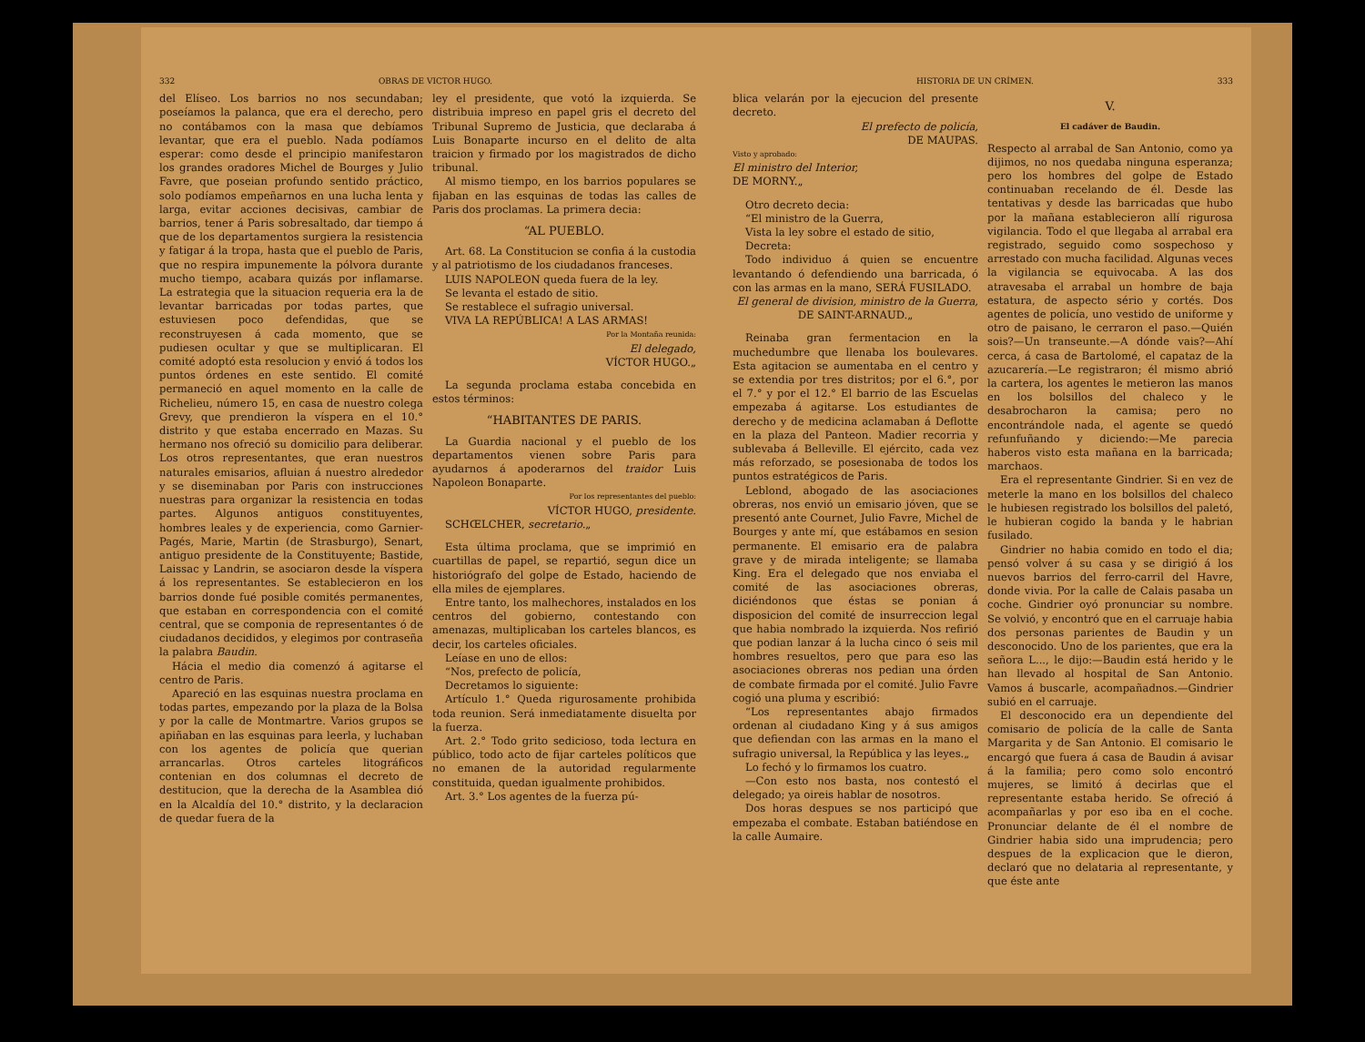332 OBRAS DE VICTOR HUGO.
del Elíseo. Los barrios no nos secundaban; poseíamos la palanca, que era el derecho, pero no contábamos con la masa que debíamos levantar, que era el pueblo. Nada podíamos esperar: como desde el principio manifestaron los grandes oradores Michel de Bourges y Julio Favre, que poseian profundo sentido práctico, solo podíamos empeñarnos en una lucha lenta y larga, evitar acciones decisivas, cambiar de barrios, tener á Paris sobresaltado, dar tiempo á que de los departamentos surgiera la resistencia y fatigar á la tropa, hasta que el pueblo de Paris, que no respira impunemente la pólvora durante mucho tiempo, acabara quizás por inflamarse. La estrategia que la situacion requeria era la de levantar barricadas por todas partes, que estuviesen poco defendidas, que se reconstruyesen á cada momento, que se pudiesen ocultar y que se multiplicaran. El comité adoptó esta resolucion y envió á todos los puntos órdenes en este sentido. El comité permaneció en aquel momento en la calle de Richelieu, número 15, en casa de nuestro colega Grevy, que prendieron la víspera en el 10.° distrito y que estaba encerrado en Mazas. Su hermano nos ofreció su domicilio para deliberar. Los otros representantes, que eran nuestros naturales emisarios, afluian á nuestro alrededor y se diseminaban por Paris con instrucciones nuestras para organizar la resistencia en todas partes. Algunos antiguos constituyentes, hombres leales y de experiencia, como Garnier-Pagés, Marie, Martin (de Strasburgo), Senart, antiguo presidente de la Constituyente; Bastide, Laissac y Landrin, se asociaron desde la víspera á los representantes. Se establecieron en los barrios donde fué posible comités permanentes, que estaban en correspondencia con el comité central, que se componia de representantes ó de ciudadanos decididos, y elegimos por contraseña la palabra Baudin.
Hácia el medio dia comenzó á agitarse el centro de Paris.
Apareció en las esquinas nuestra proclama en todas partes, empezando por la plaza de la Bolsa y por la calle de Montmartre. Varios grupos se apiñaban en las esquinas para leerla, y luchaban con los agentes de policía que querian arrancarlas. Otros carteles litográficos contenian en dos columnas el decreto de destitucion, que la derecha de la Asamblea dió en la Alcaldía del 10.° distrito, y la declaracion de quedar fuera de la
ley el presidente, que votó la izquierda. Se distribuia impreso en papel gris el decreto del Tribunal Supremo de Justicia, que declaraba á Luis Bonaparte incurso en el delito de alta traicion y firmado por los magistrados de dicho tribunal.
Al mismo tiempo, en los barrios populares se fijaban en las esquinas de todas las calles de Paris dos proclamas. La primera decia:
“AL PUEBLO.
Art. 68. La Constitucion se confia á la custodia y al patriotismo de los ciudadanos franceses.
LUIS NAPOLEON queda fuera de la ley.
Se levanta el estado de sitio.
Se restablece el sufragio universal.
VIVA LA REPÚBLICA! A LAS ARMAS!
Por la Montaña reunida:
El delegado,
VÍCTOR HUGO.„
La segunda proclama estaba concebida en estos términos:
“HABITANTES DE PARIS.
La Guardia nacional y el pueblo de los departamentos vienen sobre Paris para ayudarnos á apoderarnos del traidor Luis Napoleon Bonaparte.
Por los representantes del pueblo:
VÍCTOR HUGO, presidente.
SCHŒLCHER, secretario.„
Esta última proclama, que se imprimió en cuartillas de papel, se repartió, segun dice un historiógrafo del golpe de Estado, haciendo de ella miles de ejemplares.
Entre tanto, los malhechores, instalados en los centros del gobierno, contestando con amenazas, multiplicaban los carteles blancos, es decir, los carteles oficiales.
Leíase en uno de ellos:
“Nos, prefecto de policía,
Decretamos lo siguiente:
Artículo 1.° Queda rigurosamente prohibida toda reunion. Será inmediatamente disuelta por la fuerza.
Art. 2.° Todo grito sedicioso, toda lectura en público, todo acto de fijar carteles políticos que no emanen de la autoridad regularmente constituida, quedan igualmente prohibidos.
Art. 3.° Los agentes de la fuerza pú-
HISTORIA DE UN CRÍMEN. 333
blica velarán por la ejecucion del presente decreto.
El prefecto de policía,
DE MAUPAS.
Visto y aprobado:
El ministro del Interior,
DE MORNY.„
Otro decreto decia:
“El ministro de la Guerra,
Vista la ley sobre el estado de sitio,
Decreta:
Todo individuo á quien se encuentre levantando ó defendiendo una barricada, ó con las armas en la mano, SERÁ FUSILADO.
El general de division, ministro de la Guerra,
DE SAINT-ARNAUD.„
Reinaba gran fermentacion en la muchedumbre que llenaba los boulevares. Esta agitacion se aumentaba en el centro y se extendia por tres distritos; por el 6.°, por el 7.° y por el 12.° El barrio de las Escuelas empezaba á agitarse. Los estudiantes de derecho y de medicina aclamaban á Deflotte en la plaza del Panteon. Madier recorria y sublevaba á Belleville. El ejército, cada vez más reforzado, se posesionaba de todos los puntos estratégicos de Paris.
Leblond, abogado de las asociaciones obreras, nos envió un emisario jóven, que se presentó ante Cournet, Julio Favre, Michel de Bourges y ante mí, que estábamos en sesion permanente. El emisario era de palabra grave y de mirada inteligente; se llamaba King. Era el delegado que nos enviaba el comité de las asociaciones obreras, diciéndonos que éstas se ponian á disposicion del comité de insurreccion legal que habia nombrado la izquierda. Nos refirió que podian lanzar á la lucha cinco ó seis mil hombres resueltos, pero que para eso las asociaciones obreras nos pedian una órden de combate firmada por el comité. Julio Favre cogió una pluma y escribió:
“Los representantes abajo firmados ordenan al ciudadano King y á sus amigos que defiendan con las armas en la mano el sufragio universal, la República y las leyes.„
Lo fechó y lo firmamos los cuatro.
—Con esto nos basta, nos contestó el delegado; ya oireis hablar de nosotros.
Dos horas despues se nos participó que empezaba el combate. Estaban batiéndose en la calle Aumaire.
V.
El cadáver de Baudin.
Respecto al arrabal de San Antonio, como ya dijimos, no nos quedaba ninguna esperanza; pero los hombres del golpe de Estado continuaban recelando de él. Desde las tentativas y desde las barricadas que hubo por la mañana establecieron allí rigurosa vigilancia. Todo el que llegaba al arrabal era registrado, seguido como sospechoso y arrestado con mucha facilidad. Algunas veces la vigilancia se equivocaba. A las dos atravesaba el arrabal un hombre de baja estatura, de aspecto sério y cortés. Dos agentes de policía, uno vestido de uniforme y otro de paisano, le cerraron el paso.—Quién sois?—Un transeunte.—A dónde vais?—Ahí cerca, á casa de Bartolomé, el capataz de la azucarería.—Le registraron; él mismo abrió la cartera, los agentes le metieron las manos en los bolsillos del chaleco y le desabrocharon la camisa; pero no encontrándole nada, el agente se quedó refunfuñando y diciendo:—Me parecia haberos visto esta mañana en la barricada; marchaos.
Era el representante Gindrier. Si en vez de meterle la mano en los bolsillos del chaleco le hubiesen registrado los bolsillos del paletó, le hubieran cogido la banda y le habrian fusilado.
Gindrier no habia comido en todo el dia; pensó volver á su casa y se dirigió á los nuevos barrios del ferro-carril del Havre, donde vivia. Por la calle de Calais pasaba un coche. Gindrier oyó pronunciar su nombre. Se volvió, y encontró que en el carruaje habia dos personas parientes de Baudin y un desconocido. Uno de los parientes, que era la señora L..., le dijo:—Baudin está herido y le han llevado al hospital de San Antonio. Vamos á buscarle, acompañadnos.—Gindrier subió en el carruaje.
El desconocido era un dependiente del comisario de policía de la calle de Santa Margarita y de San Antonio. El comisario le encargó que fuera á casa de Baudin á avisar á la familia; pero como solo encontró mujeres, se limitó á decirlas que el representante estaba herido. Se ofreció á acompañarlas y por eso iba en el coche. Pronunciar delante de él el nombre de Gindrier habia sido una imprudencia; pero despues de la explicacion que le dieron, declaró que no delataria al representante, y que éste ante